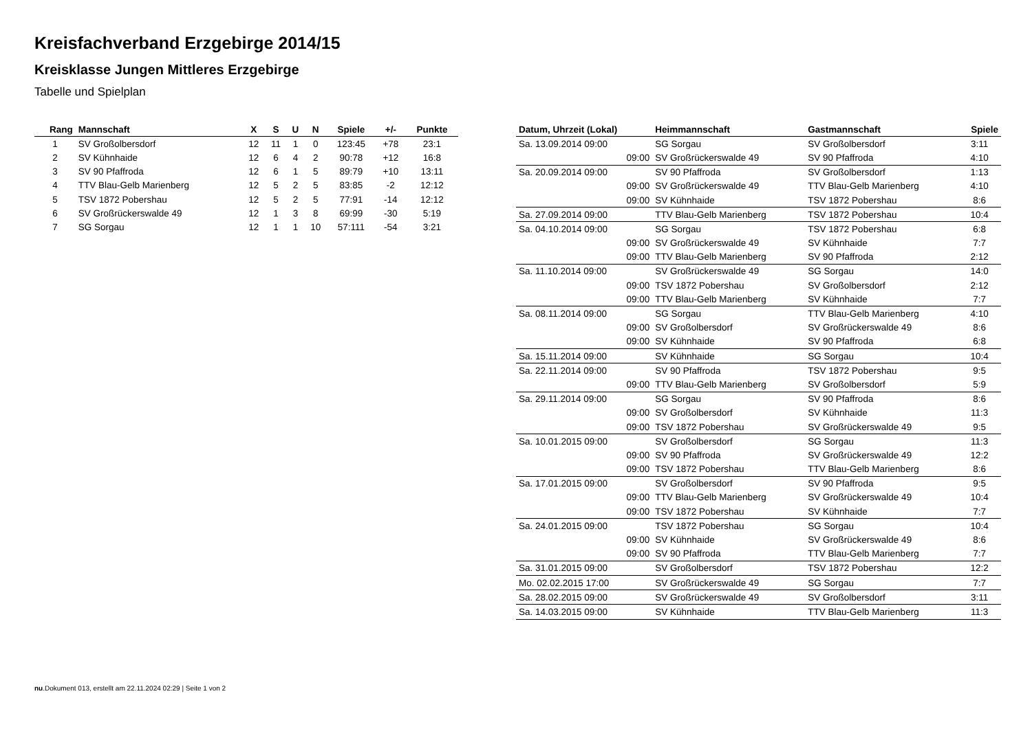Kreisfachverband Erzgebirge 2014/15
Kreisklasse Jungen Mittleres Erzgebirge
Tabelle und Spielplan
| Rang | Mannschaft | X | S | U | N | Spiele | +/- | Punkte |
| --- | --- | --- | --- | --- | --- | --- | --- | --- |
| 1 | SV Großolbersdorf | 12 | 11 | 1 | 0 | 123:45 | +78 | 23:1 |
| 2 | SV Kühnhaide | 12 | 6 | 4 | 2 | 90:78 | +12 | 16:8 |
| 3 | SV 90 Pfaffroda | 12 | 6 | 1 | 5 | 89:79 | +10 | 13:11 |
| 4 | TTV Blau-Gelb Marienberg | 12 | 5 | 2 | 5 | 83:85 | -2 | 12:12 |
| 5 | TSV 1872 Pobershau | 12 | 5 | 2 | 5 | 77:91 | -14 | 12:12 |
| 6 | SV Großrückerswalde 49 | 12 | 1 | 3 | 8 | 69:99 | -30 | 5:19 |
| 7 | SG Sorgau | 12 | 1 | 1 | 10 | 57:111 | -54 | 3:21 |
| Datum, Uhrzeit (Lokal) | Heimmannschaft | Gastmannschaft | Spiele |
| --- | --- | --- | --- |
| Sa. 13.09.2014 09:00 | SG Sorgau | SV Großolbersdorf | 3:11 |
| 09:00 | SV Großrückerswalde 49 | SV 90 Pfaffroda | 4:10 |
| Sa. 20.09.2014 09:00 | SV 90 Pfaffroda | SV Großolbersdorf | 1:13 |
| 09:00 | SV Großrückerswalde 49 | TTV Blau-Gelb Marienberg | 4:10 |
| 09:00 | SV Kühnhaide | TSV 1872 Pobershau | 8:6 |
| Sa. 27.09.2014 09:00 | TTV Blau-Gelb Marienberg | TSV 1872 Pobershau | 10:4 |
| Sa. 04.10.2014 09:00 | SG Sorgau | TSV 1872 Pobershau | 6:8 |
| 09:00 | SV Großrückerswalde 49 | SV Kühnhaide | 7:7 |
| 09:00 | TTV Blau-Gelb Marienberg | SV 90 Pfaffroda | 2:12 |
| Sa. 11.10.2014 09:00 | SV Großrückerswalde 49 | SG Sorgau | 14:0 |
| 09:00 | TSV 1872 Pobershau | SV Großolbersdorf | 2:12 |
| 09:00 | TTV Blau-Gelb Marienberg | SV Kühnhaide | 7:7 |
| Sa. 08.11.2014 09:00 | SG Sorgau | TTV Blau-Gelb Marienberg | 4:10 |
| 09:00 | SV Großolbersdorf | SV Großrückerswalde 49 | 8:6 |
| 09:00 | SV Kühnhaide | SV 90 Pfaffroda | 6:8 |
| Sa. 15.11.2014 09:00 | SV Kühnhaide | SG Sorgau | 10:4 |
| Sa. 22.11.2014 09:00 | SV 90 Pfaffroda | TSV 1872 Pobershau | 9:5 |
| 09:00 | TTV Blau-Gelb Marienberg | SV Großolbersdorf | 5:9 |
| Sa. 29.11.2014 09:00 | SG Sorgau | SV 90 Pfaffroda | 8:6 |
| 09:00 | SV Großolbersdorf | SV Kühnhaide | 11:3 |
| 09:00 | TSV 1872 Pobershau | SV Großrückerswalde 49 | 9:5 |
| Sa. 10.01.2015 09:00 | SV Großolbersdorf | SG Sorgau | 11:3 |
| 09:00 | SV 90 Pfaffroda | SV Großrückerswalde 49 | 12:2 |
| 09:00 | TSV 1872 Pobershau | TTV Blau-Gelb Marienberg | 8:6 |
| Sa. 17.01.2015 09:00 | SV Großolbersdorf | SV 90 Pfaffroda | 9:5 |
| 09:00 | TTV Blau-Gelb Marienberg | SV Großrückerswalde 49 | 10:4 |
| 09:00 | TSV 1872 Pobershau | SV Kühnhaide | 7:7 |
| Sa. 24.01.2015 09:00 | TSV 1872 Pobershau | SG Sorgau | 10:4 |
| 09:00 | SV Kühnhaide | SV Großrückerswalde 49 | 8:6 |
| 09:00 | SV 90 Pfaffroda | TTV Blau-Gelb Marienberg | 7:7 |
| Sa. 31.01.2015 09:00 | SV Großolbersdorf | TSV 1872 Pobershau | 12:2 |
| Mo. 02.02.2015 17:00 | SV Großrückerswalde 49 | SG Sorgau | 7:7 |
| Sa. 28.02.2015 09:00 | SV Großrückerswalde 49 | SV Großolbersdorf | 3:11 |
| Sa. 14.03.2015 09:00 | SV Kühnhaide | TTV Blau-Gelb Marienberg | 11:3 |
nu.Dokument 013, erstellt am 22.11.2024 02:29 | Seite 1 von 2